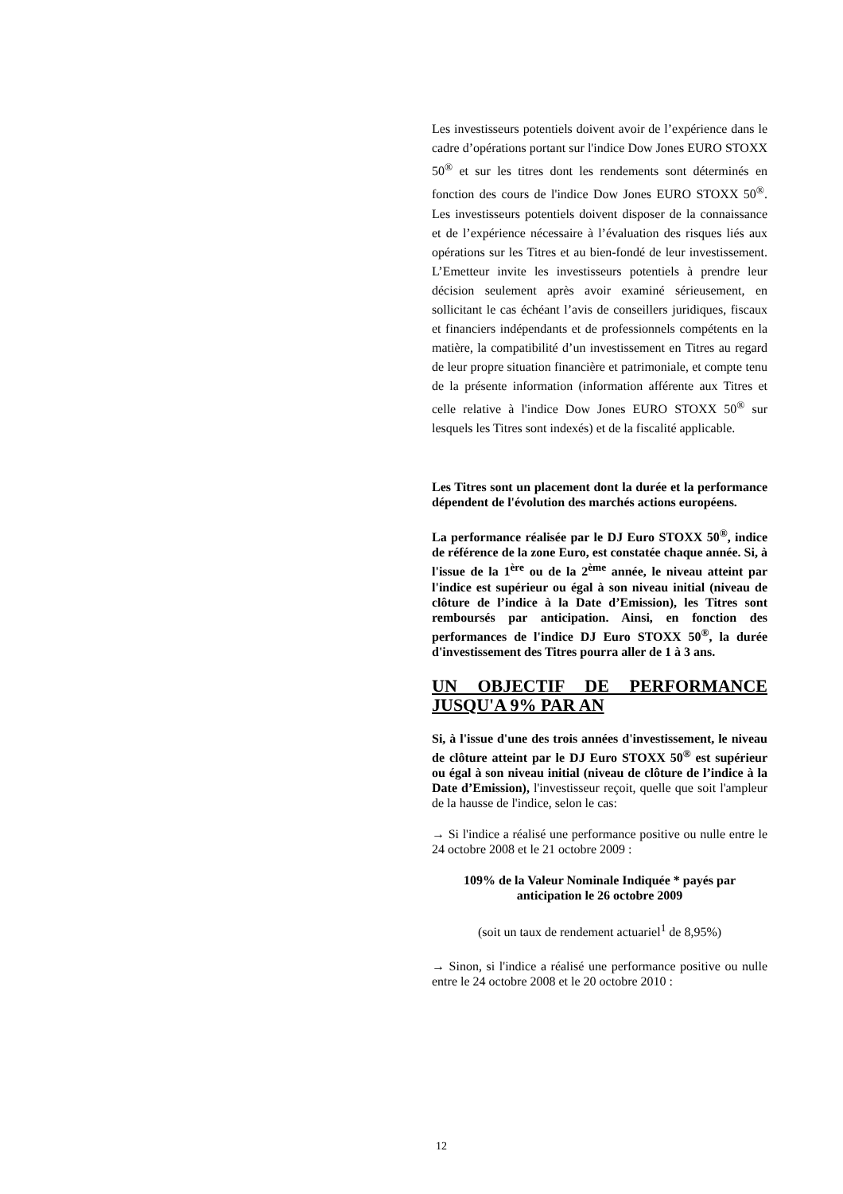Les investisseurs potentiels doivent avoir de l’expérience dans le cadre d’opérations portant sur l'indice Dow Jones EURO STOXX 50<sup>®</sup> et sur les titres dont les rendements sont déterminés en fonction des cours de l'indice Dow Jones EURO STOXX 50<sup>®</sup>. Les investisseurs potentiels doivent disposer de la connaissance et de l’expérience nécessaire à l’évaluation des risques liés aux opérations sur les Titres et au bien-fondé de leur investissement. L’Emetteur invite les investisseurs potentiels à prendre leur décision seulement après avoir examiné sérieusement, en sollicitant le cas échéant l’avis de conseillers juridiques, fiscaux et financiers indépendants et de professionnels compétents en la matière, la compatibilité d’un investissement en Titres au regard de leur propre situation financière et patrimoniale, et compte tenu de la présente information (information afférente aux Titres et celle relative à l'indice Dow Jones EURO STOXX 50<sup>®</sup> sur lesquels les Titres sont indexés) et de la fiscalité applicable.
Les Titres sont un placement dont la durée et la performance dépendent de l'évolution des marchés actions européens.
La performance réalisée par le DJ Euro STOXX 50<sup>®</sup>, indice de référence de la zone Euro, est constatée chaque année. Si, à l'issue de la 1<sup>ère</sup> ou de la 2<sup>ème</sup> année, le niveau atteint par l'indice est supérieur ou égal à son niveau initial (niveau de clôture de l’indice à la Date d’Emission), les Titres sont remboursés par anticipation. Ainsi, en fonction des performances de l'indice DJ Euro STOXX 50<sup>®</sup>, la durée d'investissement des Titres pourra aller de 1 à 3 ans.
UN OBJECTIF DE PERFORMANCE JUSQU'A 9% PAR AN
Si, à l'issue d'une des trois années d'investissement, le niveau de clôture atteint par le DJ Euro STOXX 50<sup>®</sup> est supérieur ou égal à son niveau initial (niveau de clôture de l’indice à la Date d’Emission), l'investisseur reçoit, quelle que soit l'ampleur de la hausse de l'indice, selon le cas:
→ Si l'indice a réalisé une performance positive ou nulle entre le 24 octobre 2008 et le 21 octobre 2009 :
109% de la Valeur Nominale Indiquée * payés par anticipation le 26 octobre 2009
(soit un taux de rendement actuariel<sup>1</sup> de 8,95%)
→ Sinon, si l'indice a réalisé une performance positive ou nulle entre le 24 octobre 2008 et le 20 octobre 2010 :
12